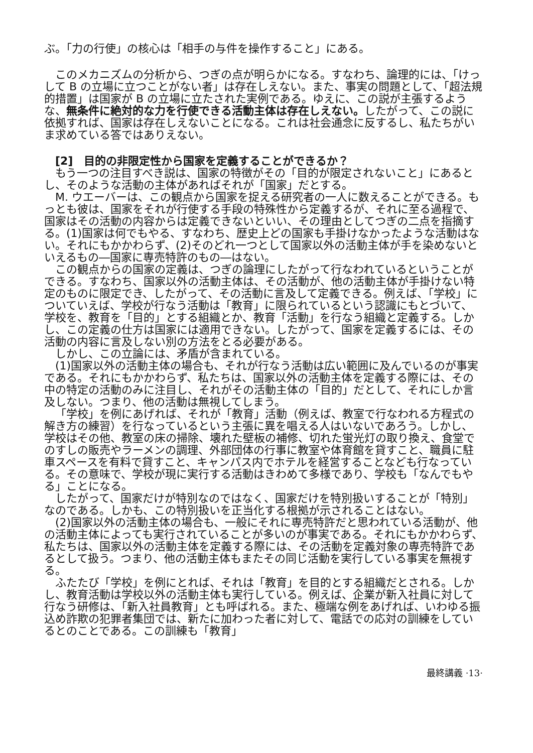ぶ。「力の行使」の核心は「相手の与件を操作すること」にある。
このメカニズムの分析から、つぎの点が明らかになる。すなわち、論理的には、「けっして B の立場に立つことがない者」は存在しえない。また、事実の問題として、「超法規的措置」は国家が B の立場に立たされた実例である。ゆえに、この説が主張するような、無条件に絶対的な力を行使できる活動主体は存在しえない。したがって、この説に依拠すれば、国家は存在しえないことになる。これは社会通念に反するし、私たちがいま求めている答ではありえない。
[2]　目的の非限定性から国家を定義することができるか？
もう一つの注目すべき説は、国家の特徴がその「目的が限定されないこと」にあるとし、そのような活動の主体があればそれが「国家」だとする。
M. ウエーバーは、この観点から国家を捉える研究者の一人に数えることができる。もっとも彼は、国家をそれが行使する手段の特殊性から定義するが、それに至る過程で、国家はその活動の内容からは定義できないといい、その理由としてつぎの二点を指摘する。(1)国家は何でもやる、すなわち、歴史上どの国家も手掛けなかったような活動はない。それにもかかわらず、(2)そのどれ一つとして国家以外の活動主体が手を染めないといえるもの―国家に専売特許のもの―はない。
この観点からの国家の定義は、つぎの論理にしたがって行なわれているということができる。すなわち、国家以外の活動主体は、その活動が、他の活動主体が手掛けない特定のものに限定でき、したがって、その活動に言及して定義できる。例えば、「学校」についていえば、学校が行なう活動は「教育」に限られているという認識にもとづいて、学校を、教育を「目的」とする組織とか、教育「活動」を行なう組織と定義する。しかし、この定義の仕方は国家には適用できない。したがって、国家を定義するには、その活動の内容に言及しない別の方法をとる必要がある。
しかし、この立論には、矛盾が含まれている。
(1)国家以外の活動主体の場合も、それが行なう活動は広い範囲に及んでいるのが事実である。それにもかかわらず、私たちは、国家以外の活動主体を定義する際には、その中の特定の活動のみに注目し、それがその活動主体の「目的」だとして、それにしか言及しない。つまり、他の活動は無視してしまう。
「学校」を例にあげれば、それが「教育」活動（例えば、教室で行なわれる方程式の解き方の練習）を行なっているという主張に異を唱える人はいないであろう。しかし、学校はその他、教室の床の掃除、壊れた壁板の補修、切れた蛍光灯の取り換え、食堂でのすしの販売やラーメンの調理、外部団体の行事に教室や体育館を貸すこと、職員に駐車スペースを有料で貸すこと、キャンパス内でホテルを経営することなども行なっている。その意味で、学校が現に実行する活動はきわめて多様であり、学校も「なんでもやる」ことになる。
したがって、国家だけが特別なのではなく、国家だけを特別扱いすることが「特別」なのである。しかも、この特別扱いを正当化する根拠が示されることはない。
(2)国家以外の活動主体の場合も、一般にそれに専売特許だと思われている活動が、他の活動主体によっても実行されていることが多いのが事実である。それにもかかわらず、私たちは、国家以外の活動主体を定義する際には、その活動を定義対象の専売特許であるとして扱う。つまり、他の活動主体もまたその同じ活動を実行している事実を無視する。
ふたたび「学校」を例にとれば、それは「教育」を目的とする組織だとされる。しかし、教育活動は学校以外の活動主体も実行している。例えば、企業が新入社員に対して行なう研修は、「新入社員教育」とも呼ばれる。また、極端な例をあげれば、いわゆる振込め詐欺の犯罪者集団では、新たに加わった者に対して、電話での応対の訓練をしているとのことである。この訓練も「教育」
最終講義 ·13·